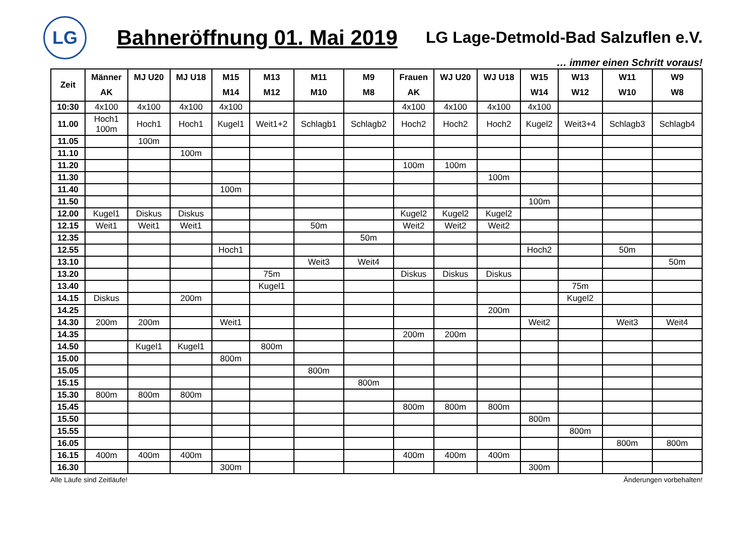LG
Bahneröffnung 01. Mai 2019
LG Lage-Detmold-Bad Salzuflen e.V.
… immer einen Schritt voraus!
| Zeit | Männer AK | MJ U20 | MJ U18 | M15 M14 | M13 M12 | M11 M10 | M9 M8 | Frauen AK | WJ U20 | WJ U18 | W15 W14 | W13 W12 | W11 W10 | W9 W8 |
| --- | --- | --- | --- | --- | --- | --- | --- | --- | --- | --- | --- | --- | --- | --- |
| 10:30 | 4x100 | 4x100 | 4x100 | 4x100 | | | | 4x100 | 4x100 | 4x100 | 4x100 | | | |
| 11.00 | Hoch1 100m | Hoch1 | Hoch1 | Kugel1 | Weit1+2 | Schlagb1 | Schlagb2 | Hoch2 | Hoch2 | Hoch2 | Kugel2 | Weit3+4 | Schlagb3 | Schlagb4 |
| 11.05 | | 100m | | | | | | | | | | | | |
| 11.10 | | | 100m | | | | | | | | | | | |
| 11.20 | | | | | | | | 100m | 100m | | | | | |
| 11.30 | | | | | | | | | | 100m | | | | |
| 11.40 | | | | 100m | | | | | | | | | | |
| 11.50 | | | | | | | | | | | 100m | | | |
| 12.00 | Kugel1 | Diskus | Diskus | | | | | Kugel2 | Kugel2 | Kugel2 | | | | |
| 12.15 | Weit1 | Weit1 | Weit1 | | | 50m | | Weit2 | Weit2 | Weit2 | | | | |
| 12.35 | | | | | | | 50m | | | | | | | |
| 12.55 | | | | Hoch1 | | | | | | | Hoch2 | | 50m | |
| 13.10 | | | | | | Weit3 | Weit4 | | | | | | | 50m |
| 13.20 | | | | | 75m | | | Diskus | Diskus | Diskus | | | | |
| 13.40 | | | | | Kugel1 | | | | | | | 75m | | |
| 14.15 | Diskus | | 200m | | | | | | | | | Kugel2 | | |
| 14.25 | | | | | | | | | | 200m | | | | |
| 14.30 | 200m | 200m | | Weit1 | | | | | | | Weit2 | | Weit3 | Weit4 |
| 14.35 | | | | | | | | 200m | 200m | | | | | |
| 14.50 | | Kugel1 | Kugel1 | | 800m | | | | | | | | | |
| 15.00 | | | | 800m | | | | | | | | | | |
| 15.05 | | | | | | 800m | | | | | | | | |
| 15.15 | | | | | | | 800m | | | | | | | |
| 15.30 | 800m | 800m | 800m | | | | | | | | | | | |
| 15.45 | | | | | | | | 800m | 800m | 800m | | | | |
| 15.50 | | | | | | | | | | | 800m | | | |
| 15.55 | | | | | | | | | | | | 800m | | |
| 16.05 | | | | | | | | | | | | | 800m | 800m |
| 16.15 | 400m | 400m | 400m | | | | | 400m | 400m | 400m | | | | |
| 16.30 | | | | 300m | | | | | | | 300m | | | |
Alle Läufe sind Zeitläufe! Änderungen vorbehalten!